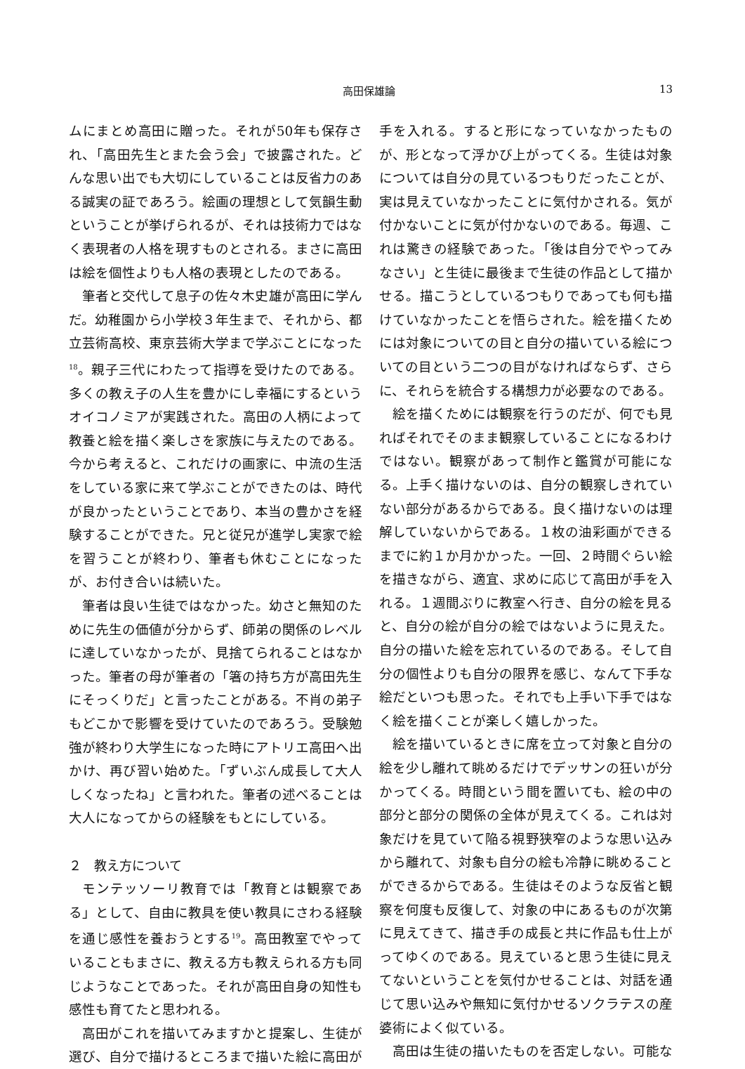高田保雄論 13
ムにまとめ高田に贈った。それが50年も保存され、「高田先生とまた会う会」で披露された。どんな思い出でも大切にしていることは反省力のある誠実の証であろう。絵画の理想として気韻生動ということが挙げられるが、それは技術力ではなく表現者の人格を現すものとされる。まさに高田は絵を個性よりも人格の表現としたのである。
筆者と交代して息子の佐々木史雄が高田に学んだ。幼稚園から小学校３年生まで、それから、都立芸術高校、東京芸術大学まで学ぶことになった<sup>18</sup>。親子三代にわたって指導を受けたのである。多くの教え子の人生を豊かにし幸福にするというオイコノミアが実践された。高田の人柄によって教養と絵を描く楽しさを家族に与えたのである。今から考えると、これだけの画家に、中流の生活をしている家に来て学ぶことができたのは、時代が良かったということであり、本当の豊かさを経験することができた。兄と従兄が進学し実家で絵を習うことが終わり、筆者も休むことになったが、お付き合いは続いた。
筆者は良い生徒ではなかった。幼さと無知のために先生の価値が分からず、師弟の関係のレベルに達していなかったが、見捨てられることはなかった。筆者の母が筆者の「箸の持ち方が高田先生にそっくりだ」と言ったことがある。不肖の弟子もどこかで影響を受けていたのであろう。受験勉強が終わり大学生になった時にアトリエ高田へ出かけ、再び習い始めた。「ずいぶん成長して大人しくなったね」と言われた。筆者の述べることは大人になってからの経験をもとにしている。
２　教え方について
モンテッソーリ教育では「教育とは観察である」として、自由に教具を使い教具にさわる経験を通じ感性を養おうとする<sup>19</sup>。高田教室でやっていることもまさに、教える方も教えられる方も同じようなことであった。それが高田自身の知性も感性も育てたと思われる。
高田がこれを描いてみますかと提案し、生徒が選び、自分で描けるところまで描いた絵に高田が
手を入れる。すると形になっていなかったものが、形となって浮かび上がってくる。生徒は対象については自分の見ているつもりだったことが、実は見えていなかったことに気付かされる。気が付かないことに気が付かないのである。毎週、これは驚きの経験であった。「後は自分でやってみなさい」と生徒に最後まで生徒の作品として描かせる。描こうとしているつもりであっても何も描けていなかったことを悟らされた。絵を描くためには対象についての目と自分の描いている絵についての目という二つの目がなければならず、さらに、それらを統合する構想力が必要なのである。
絵を描くためには観察を行うのだが、何でも見ればそれでそのまま観察していることになるわけではない。観察があって制作と鑑賞が可能になる。上手く描けないのは、自分の観察しきれていない部分があるからである。良く描けないのは理解していないからである。１枚の油彩画ができるまでに約１か月かかった。一回、２時間ぐらい絵を描きながら、適宜、求めに応じて高田が手を入れる。１週間ぶりに教室へ行き、自分の絵を見ると、自分の絵が自分の絵ではないように見えた。自分の描いた絵を忘れているのである。そして自分の個性よりも自分の限界を感じ、なんて下手な絵だといつも思った。それでも上手い下手ではなく絵を描くことが楽しく嬉しかった。
絵を描いているときに席を立って対象と自分の絵を少し離れて眺めるだけでデッサンの狂いが分かってくる。時間という間を置いても、絵の中の部分と部分の関係の全体が見えてくる。これは対象だけを見ていて陥る視野狭窄のような思い込みから離れて、対象も自分の絵も冷静に眺めることができるからである。生徒はそのような反省と観察を何度も反復して、対象の中にあるものが次第に見えてきて、描き手の成長と共に作品も仕上がってゆくのである。見えていると思う生徒に見えてないということを気付かせることは、対話を通じて思い込みや無知に気付かせるソクラテスの産婆術によく似ている。
高田は生徒の描いたものを否定しない。可能な